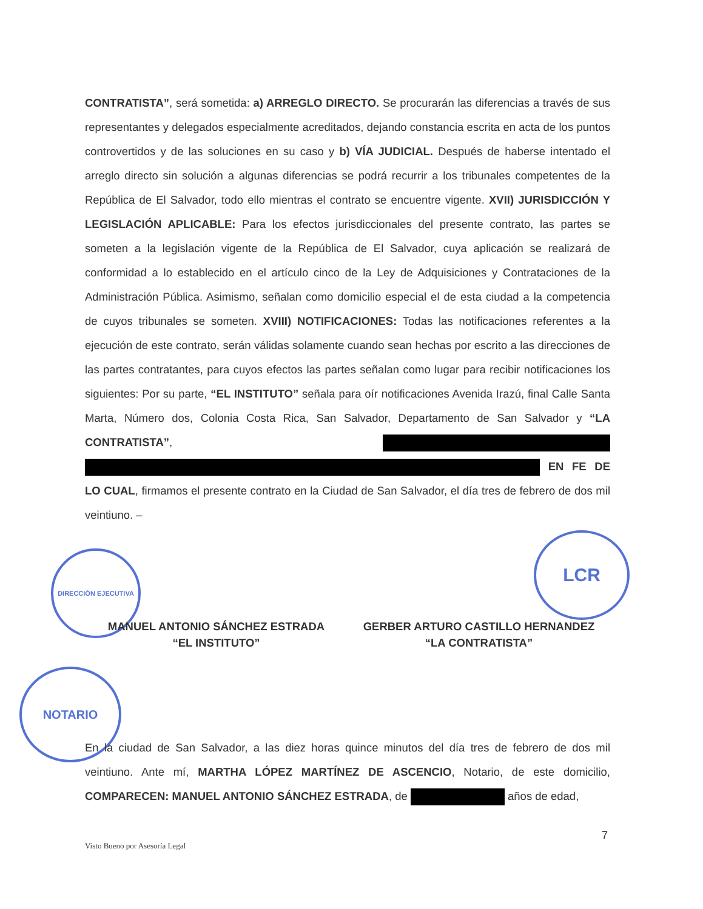DIRECCIÓN EJECUTIVA
LCR
NOTARIO
CONTRATISTA”, será sometida: a) ARREGLO DIRECTO. Se procurarán las diferencias a través de sus representantes y delegados especialmente acreditados, dejando constancia escrita en acta de los puntos controvertidos y de las soluciones en su caso y b) VÍA JUDICIAL. Después de haberse intentado el arreglo directo sin solución a algunas diferencias se podrá recurrir a los tribunales competentes de la República de El Salvador, todo ello mientras el contrato se encuentre vigente. XVII) JURISDICCIÓN Y LEGISLACIÓN APLICABLE: Para los efectos jurisdiccionales del presente contrato, las partes se someten a la legislación vigente de la República de El Salvador, cuya aplicación se realizará de conformidad a lo establecido en el artículo cinco de la Ley de Adquisiciones y Contrataciones de la Administración Pública. Asimismo, señalan como domicilio especial el de esta ciudad a la competencia de cuyos tribunales se someten. XVIII) NOTIFICACIONES: Todas las notificaciones referentes a la ejecución de este contrato, serán válidas solamente cuando sean hechas por escrito a las direcciones de las partes contratantes, para cuyos efectos las partes señalan como lugar para recibir notificaciones los siguientes: Por su parte, “EL INSTITUTO” señala para oír notificaciones Avenida Irazú, final Calle Santa Marta, Número dos, Colonia Costa Rica, San Salvador, Departamento de San Salvador y “LA CONTRATISTA”, EN FE DE LO CUAL, firmamos el presente contrato en la Ciudad de San Salvador, el día tres de febrero de dos mil veintiuno. –
MANUEL ANTONIO SÁNCHEZ ESTRADA
“EL INSTITUTO”
GERBER ARTURO CASTILLO HERNANDEZ
“LA CONTRATISTA”
En la ciudad de San Salvador, a las diez horas quince minutos del día tres de febrero de dos mil veintiuno. Ante mí, MARTHA LÓPEZ MARTÍNEZ DE ASCENCIO, Notario, de este domicilio, COMPARECEN: MANUEL ANTONIO SÁNCHEZ ESTRADA, de años de edad,
7
Visto Bueno por Asesoría Legal